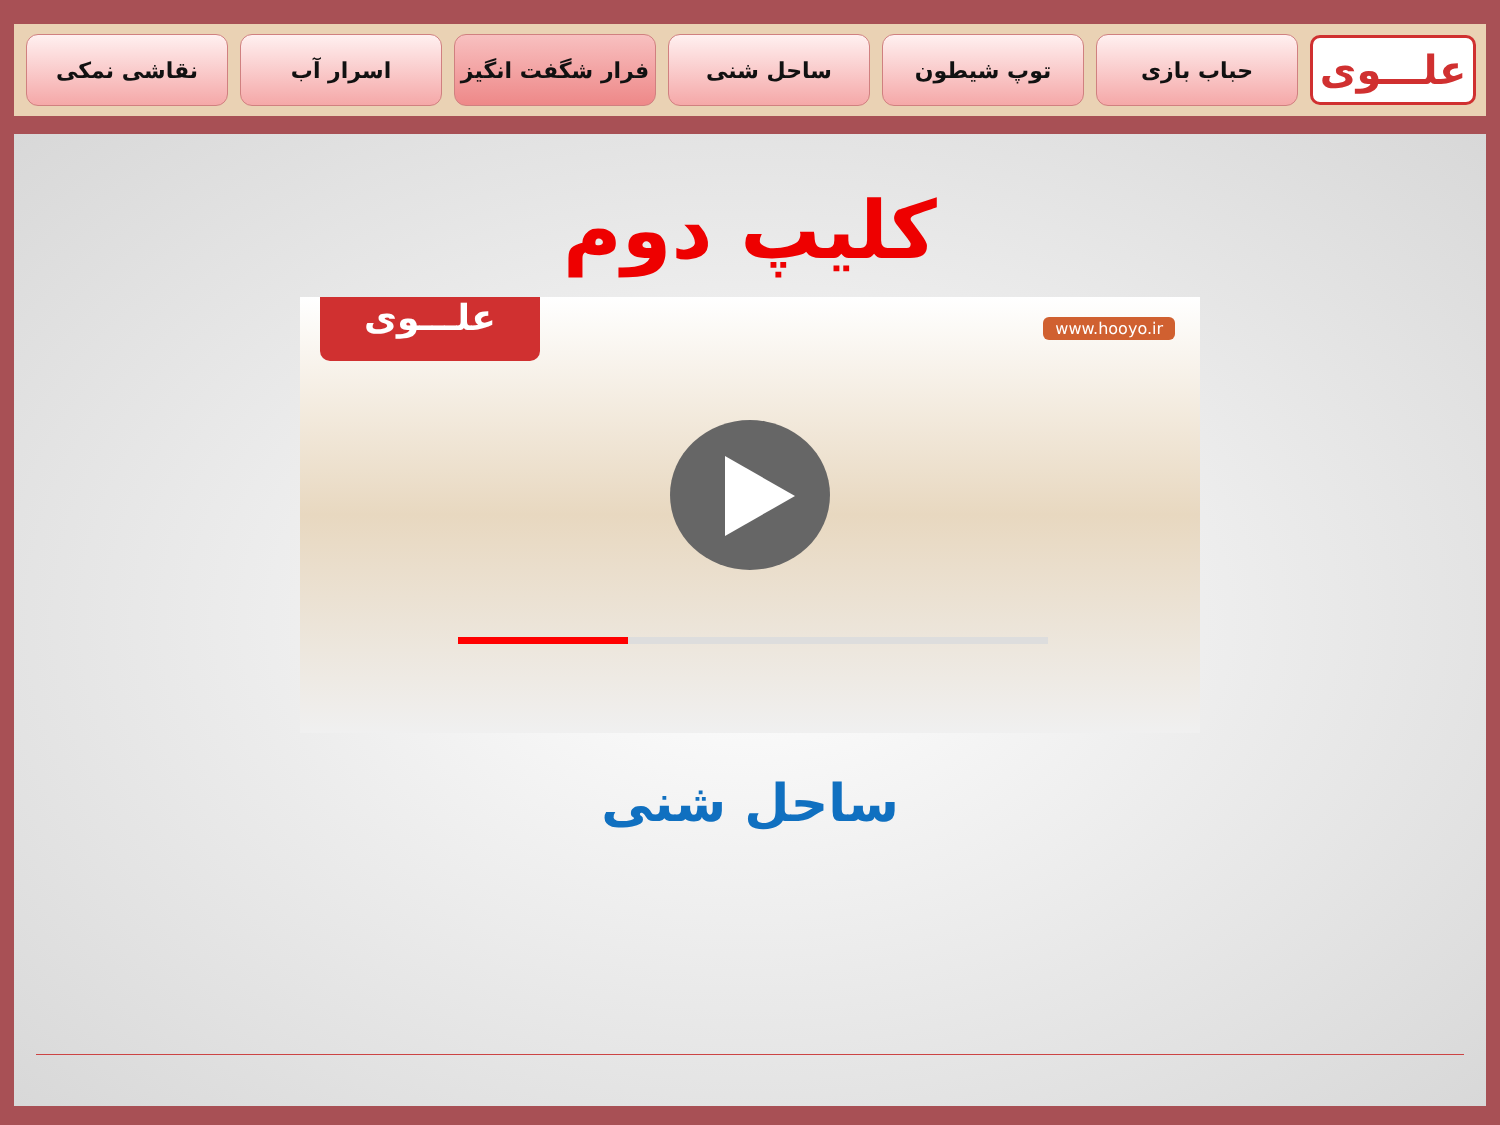علـــوی
حباب بازی توپ شیطون ساحل شنی فرار شگفت انگیز اسرار آب نقاشی نمکی
کلیپ دوم
علـــوی www.hooyo.ir
ساحل شنی